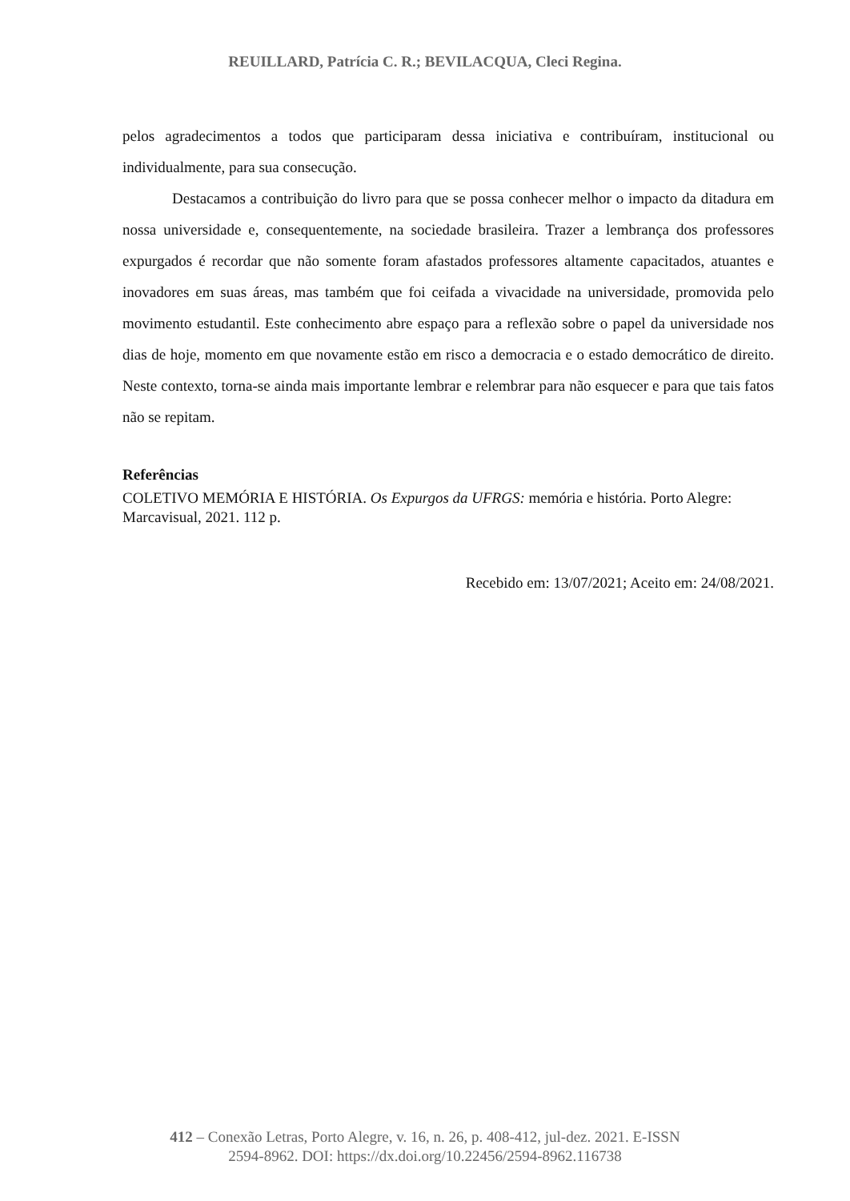REUILLARD, Patrícia C. R.; BEVILACQUA, Cleci Regina.
pelos agradecimentos a todos que participaram dessa iniciativa e contribuíram, institucional ou individualmente, para sua consecução.
Destacamos a contribuição do livro para que se possa conhecer melhor o impacto da ditadura em nossa universidade e, consequentemente, na sociedade brasileira. Trazer a lembrança dos professores expurgados é recordar que não somente foram afastados professores altamente capacitados, atuantes e inovadores em suas áreas, mas também que foi ceifada a vivacidade na universidade, promovida pelo movimento estudantil. Este conhecimento abre espaço para a reflexão sobre o papel da universidade nos dias de hoje, momento em que novamente estão em risco a democracia e o estado democrático de direito. Neste contexto, torna-se ainda mais importante lembrar e relembrar para não esquecer e para que tais fatos não se repitam.
Referências
COLETIVO MEMÓRIA E HISTÓRIA. Os Expurgos da UFRGS: memória e história. Porto Alegre: Marcavisual, 2021. 112 p.
Recebido em: 13/07/2021; Aceito em: 24/08/2021.
412 – Conexão Letras, Porto Alegre, v. 16, n. 26, p. 408-412, jul-dez. 2021. E-ISSN
2594-8962. DOI: https://dx.doi.org/10.22456/2594-8962.116738